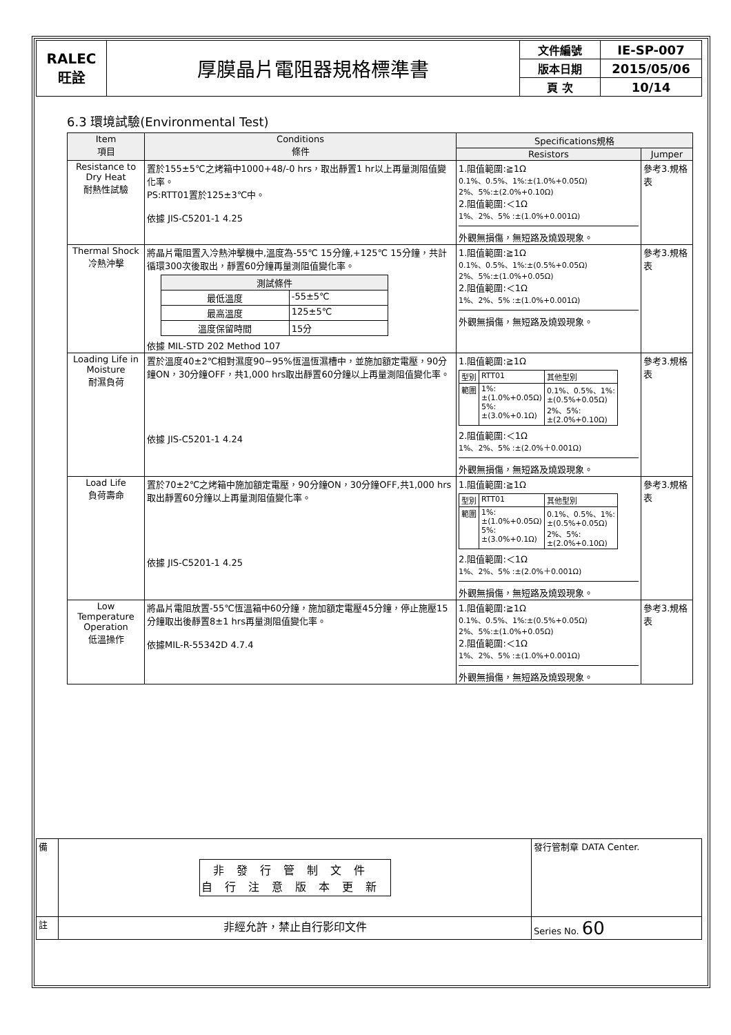| RALEC 旺詮 | 厚膜晶片電阻器規格標準書 | 文件編號 | IE-SP-007 |
| | | 版本日期 | 2015/05/06 |
| | | 頁 次 | 10/14 |
6.3 環境試驗(Environmental Test)
| Item 項目 | Conditions 條件 | Specifications規格 | |
| --- | --- | --- | --- |
| | | Resistors | Jumper |
| Resistance to Dry Heat 耐熱性試驗 | 置於155±5℃之烤箱中1000+48/-0 hrs，取出靜置1 hr以上再量測阻值變化率。 PS:RTT01置於125±3℃中。 依據 JIS-C5201-1 4.25 | 1.阻值範圍:≧1Ω 0.1%、0.5%、1%:±(1.0%+0.05Ω) 2%、5%:±(2.0%+0.10Ω) 2.阻值範圍:＜1Ω 1%、2%、5% :±(1.0%+0.001Ω) 外觀無損傷，無短路及燒毀現象。 | 參考3.規格表 |
| Thermal Shock 冷熱沖擊 | 將晶片電阻置入冷熱沖擊機中,溫度為-55℃ 15分鐘,+125℃ 15分鐘，共計循環300次後取出，靜置60分鐘再量測阻值變化率。 / 測試條件 / / / 最低溫度 / -55±5℃ / / 最高溫度 / 125±5℃ / / 溫度保留時間 / 15分 / 依據 MIL-STD 202 Method 107 | 1.阻值範圍:≧1Ω 0.1%、0.5%、1%:±(0.5%+0.05Ω) 2%、5%:±(1.0%+0.05Ω) 2.阻值範圍:＜1Ω 1%、2%、5% :±(1.0%+0.001Ω) 外觀無損傷，無短路及燒毀現象。 | 參考3.規格表 |
| Loading Life in Moisture 耐濕負荷 | 置於溫度40±2℃相對濕度90~95%恆溫恆濕槽中，並施加額定電壓，90分鐘ON，30分鐘OFF，共1,000 hrs取出靜置60分鐘以上再量測阻值變化率。 依據 JIS-C5201-1 4.24 | 1.阻值範圍:≧1Ω / 型別 / RTT01 / 其他型別 / / 範圍 / 1%: ±(1.0%+0.05Ω) 5%: ±(3.0%+0.1Ω) / 0.1%、0.5%、1%: ±(0.5%+0.05Ω) 2%、5%: ±(2.0%+0.10Ω) / 2.阻值範圍:＜1Ω 1%、2%、5% :±(2.0%＋0.001Ω) 外觀無損傷，無短路及燒毀現象。 | 參考3.規格表 |
| Load Life 負荷壽命 | 置於70±2℃之烤箱中施加額定電壓，90分鐘ON，30分鐘OFF,共1,000 hrs取出靜置60分鐘以上再量測阻值變化率。 依據 JIS-C5201-1 4.25 | 1.阻值範圍:≧1Ω / 型別 / RTT01 / 其他型別 / / 範圍 / 1%: ±(1.0%+0.05Ω) 5%: ±(3.0%+0.1Ω) / 0.1%、0.5%、1%: ±(0.5%+0.05Ω) 2%、5%: ±(2.0%+0.10Ω) / 2.阻值範圍:＜1Ω 1%、2%、5% :±(2.0%＋0.001Ω) 外觀無損傷，無短路及燒毀現象。 | 參考3.規格表 |
| Low Temperature Operation 低溫操作 | 將晶片電阻放置-55℃恆溫箱中60分鐘，施加額定電壓45分鐘，停止施壓15分鐘取出後靜置8±1 hrs再量測阻值變化率。 依據MIL-R-55342D 4.7.4 | 1.阻值範圍:≧1Ω 0.1%、0.5%、1%:±(0.5%+0.05Ω) 2%、5%:±(1.0%+0.05Ω) 2.阻值範圍:＜1Ω 1%、2%、5% :±(1.0%+0.001Ω) 外觀無損傷，無短路及燒毀現象。 | 參考3.規格表 |
| 備 | 非發行管制文件 自行注意版本更新 | 發行管制章 DATA Center. |
| 註 | 非經允許，禁止自行影印文件 | Series No. 60 |